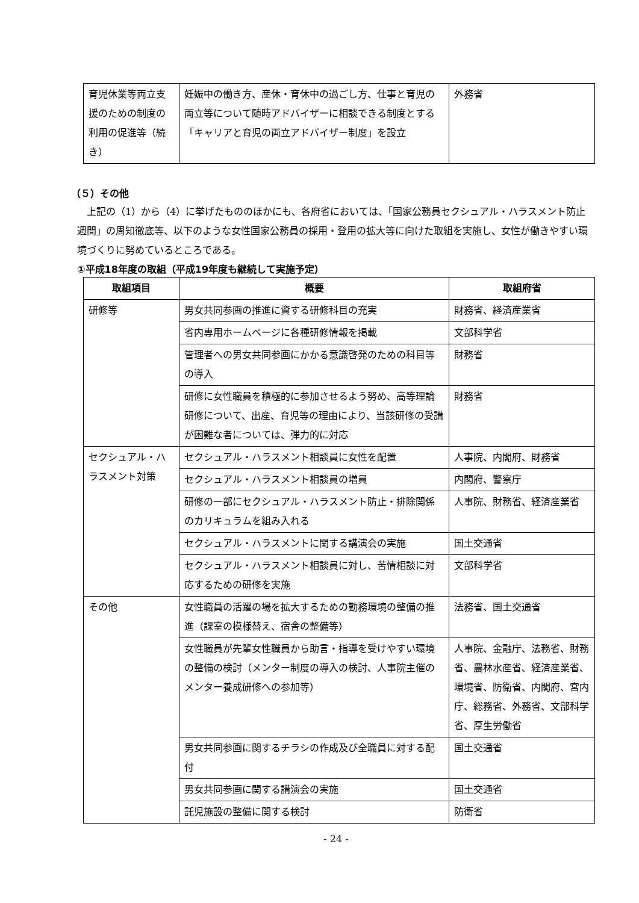| 育児休業等両立支援のための制度の利用の促進等（続き） | 妊娠中の働き方、産休・育休中の過ごし方、仕事と育児の両立等について随時アドバイザーに相談できる制度とする「キャリアと育児の両立アドバイザー制度」を設立 | 外務省 |
（５）その他
上記の（1）から（4）に挙げたもののほかにも、各府省においては、「国家公務員セクシュアル・ハラスメント防止週間」の周知徹底等、以下のような女性国家公務員の採用・登用の拡大等に向けた取組を実施し、女性が働きやすい環境づくりに努めているところである。
①平成18年度の取組（平成19年度も継続して実施予定）
| 取組項目 | 概要 | 取組府省 |
| --- | --- | --- |
| 研修等 | 男女共同参画の推進に資する研修科目の充実 | 財務省、経済産業省 |
| | 省内専用ホームページに各種研修情報を掲載 | 文部科学省 |
| | 管理者への男女共同参画にかかる意識啓発のための科目等の導入 | 財務省 |
| | 研修に女性職員を積極的に参加させるよう努め、高等理論研修について、出産、育児等の理由により、当該研修の受講が困難な者については、弾力的に対応 | 財務省 |
| セクシュアル・ハラスメント対策 | セクシュアル・ハラスメント相談員に女性を配置 | 人事院、内閣府、財務省 |
| | セクシュアル・ハラスメント相談員の増員 | 内閣府、警察庁 |
| | 研修の一部にセクシュアル・ハラスメント防止・排除関係のカリキュラムを組み入れる | 人事院、財務省、経済産業省 |
| | セクシュアル・ハラスメントに関する講演会の実施 | 国土交通省 |
| | セクシュアル・ハラスメント相談員に対し、苦情相談に対応するための研修を実施 | 文部科学省 |
| その他 | 女性職員の活躍の場を拡大するための勤務環境の整備の推進（課室の模様替え、宿舎の整備等） | 法務省、国土交通省 |
| | 女性職員が先輩女性職員から助言・指導を受けやすい環境の整備の検討（メンター制度の導入の検討、人事院主催のメンター養成研修への参加等） | 人事院、金融庁、法務省、財務省、農林水産省、経済産業省、環境省、防衛省、内閣府、宮内庁、総務省、外務省、文部科学省、厚生労働省 |
| | 男女共同参画に関するチラシの作成及び全職員に対する配付 | 国土交通省 |
| | 男女共同参画に関する講演会の実施 | 国土交通省 |
| | 託児施設の整備に関する検討 | 防衛省 |
- 24 -